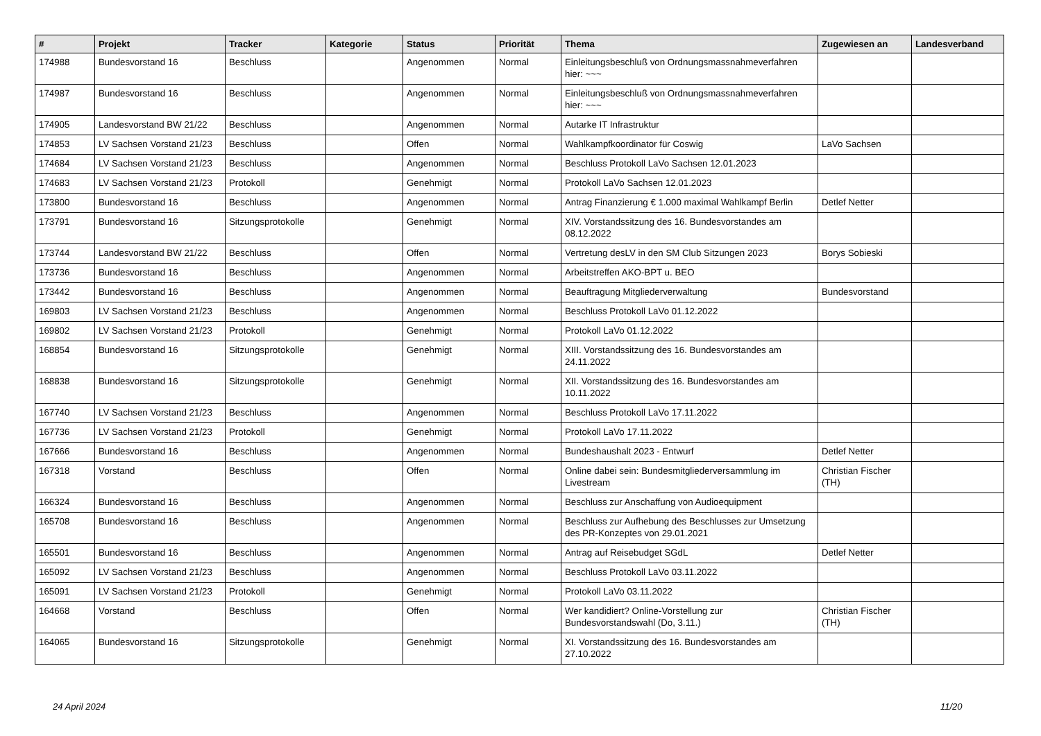| # | Projekt | Tracker | Kategorie | Status | Priorität | Thema | Zugewiesen an | Landesverband |
| --- | --- | --- | --- | --- | --- | --- | --- | --- |
| 174988 | Bundesvorstand 16 | Beschluss | | Angenommen | Normal | Einleitungsbeschluß von Ordnungsmassnahmeverfahren hier: ~~~ | | |
| 174987 | Bundesvorstand 16 | Beschluss | | Angenommen | Normal | Einleitungsbeschluß von Ordnungsmassnahmeverfahren hier: ~~~ | | |
| 174905 | Landesvorstand BW 21/22 | Beschluss | | Angenommen | Normal | Autarke IT Infrastruktur | | |
| 174853 | LV Sachsen Vorstand 21/23 | Beschluss | | Offen | Normal | Wahlkampfkoordinator für Coswig | LaVo Sachsen | |
| 174684 | LV Sachsen Vorstand 21/23 | Beschluss | | Angenommen | Normal | Beschluss Protokoll LaVo Sachsen 12.01.2023 | | |
| 174683 | LV Sachsen Vorstand 21/23 | Protokoll | | Genehmigt | Normal | Protokoll LaVo Sachsen 12.01.2023 | | |
| 173800 | Bundesvorstand 16 | Beschluss | | Angenommen | Normal | Antrag Finanzierung € 1.000 maximal Wahlkampf Berlin | Detlef Netter | |
| 173791 | Bundesvorstand 16 | Sitzungsprotokolle | | Genehmigt | Normal | XIV. Vorstandssitzung des 16. Bundesvorstandes am 08.12.2022 | | |
| 173744 | Landesvorstand BW 21/22 | Beschluss | | Offen | Normal | Vertretung desLV in den SM Club Sitzungen 2023 | Borys Sobieski | |
| 173736 | Bundesvorstand 16 | Beschluss | | Angenommen | Normal | Arbeitstreffen AKO-BPT u. BEO | | |
| 173442 | Bundesvorstand 16 | Beschluss | | Angenommen | Normal | Beauftragung Mitgliederverwaltung | Bundesvorstand | |
| 169803 | LV Sachsen Vorstand 21/23 | Beschluss | | Angenommen | Normal | Beschluss Protokoll LaVo 01.12.2022 | | |
| 169802 | LV Sachsen Vorstand 21/23 | Protokoll | | Genehmigt | Normal | Protokoll LaVo 01.12.2022 | | |
| 168854 | Bundesvorstand 16 | Sitzungsprotokolle | | Genehmigt | Normal | XIII. Vorstandssitzung des 16. Bundesvorstandes am 24.11.2022 | | |
| 168838 | Bundesvorstand 16 | Sitzungsprotokolle | | Genehmigt | Normal | XII. Vorstandssitzung des 16. Bundesvorstandes am 10.11.2022 | | |
| 167740 | LV Sachsen Vorstand 21/23 | Beschluss | | Angenommen | Normal | Beschluss Protokoll LaVo 17.11.2022 | | |
| 167736 | LV Sachsen Vorstand 21/23 | Protokoll | | Genehmigt | Normal | Protokoll LaVo 17.11.2022 | | |
| 167666 | Bundesvorstand 16 | Beschluss | | Angenommen | Normal | Bundeshaushalt 2023 - Entwurf | Detlef Netter | |
| 167318 | Vorstand | Beschluss | | Offen | Normal | Online dabei sein: Bundesmitgliederversammlung im Livestream | Christian Fischer (TH) | |
| 166324 | Bundesvorstand 16 | Beschluss | | Angenommen | Normal | Beschluss zur Anschaffung von Audioequipment | | |
| 165708 | Bundesvorstand 16 | Beschluss | | Angenommen | Normal | Beschluss zur Aufhebung des Beschlusses zur Umsetzung des PR-Konzeptes von 29.01.2021 | | |
| 165501 | Bundesvorstand 16 | Beschluss | | Angenommen | Normal | Antrag auf Reisebudget SGdL | Detlef Netter | |
| 165092 | LV Sachsen Vorstand 21/23 | Beschluss | | Angenommen | Normal | Beschluss Protokoll LaVo 03.11.2022 | | |
| 165091 | LV Sachsen Vorstand 21/23 | Protokoll | | Genehmigt | Normal | Protokoll LaVo 03.11.2022 | | |
| 164668 | Vorstand | Beschluss | | Offen | Normal | Wer kandidiert? Online-Vorstellung zur Bundesvorstandswahl (Do, 3.11.) | Christian Fischer (TH) | |
| 164065 | Bundesvorstand 16 | Sitzungsprotokolle | | Genehmigt | Normal | XI. Vorstandssitzung des 16. Bundesvorstandes am 27.10.2022 | | |
24 April 2024 11/20